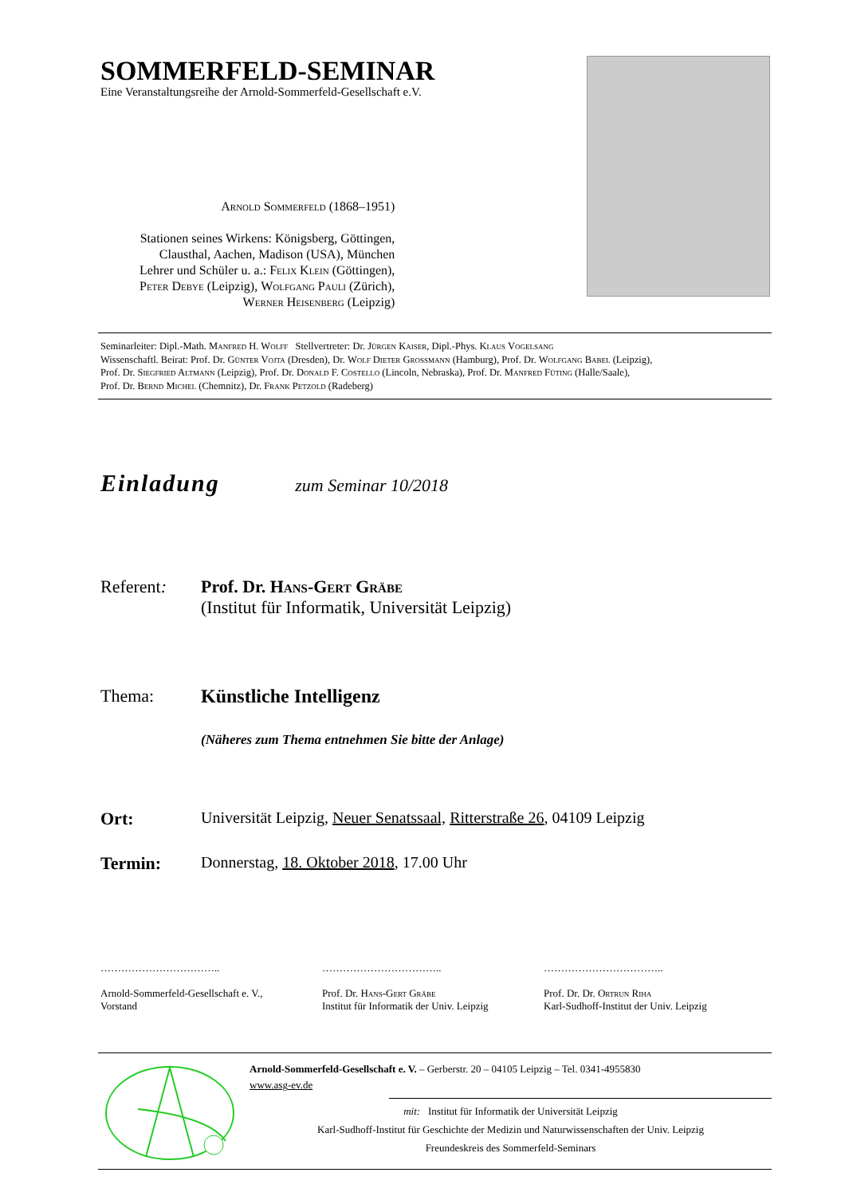SOMMERFELD-SEMINAR
Eine Veranstaltungsreihe der Arnold-Sommerfeld-Gesellschaft e.V.
Arnold Sommerfeld (1868–1951)
Stationen seines Wirkens: Königsberg, Göttingen,
Clausthal, Aachen, Madison (USA), München
Lehrer und Schüler u. a.: Felix Klein (Göttingen),
Peter Debye (Leipzig), Wolfgang Pauli (Zürich),
Werner Heisenberg (Leipzig)
Seminarleiter: Dipl.-Math. Manfred H. Wolff Stellvertreter: Dr. Jürgen Kaiser, Dipl.-Phys. Klaus Vogelsang
Wissenschaftl. Beirat: Prof. Dr. Günter Vojta (Dresden), Dr. Wolf Dieter Grossmann (Hamburg), Prof. Dr. Wolfgang Babel (Leipzig),
Prof. Dr. Siegfried Altmann (Leipzig), Prof. Dr. Donald F. Costello (Lincoln, Nebraska), Prof. Dr. Manfred Füting (Halle/Saale),
Prof. Dr. Bernd Michel (Chemnitz), Dr. Frank Petzold (Radeberg)
Einladung zum Seminar 10/2018
Referent: Prof. Dr. Hans-Gert Gräbe
(Institut für Informatik, Universität Leipzig)
Thema: Künstliche Intelligenz
(Näheres zum Thema entnehmen Sie bitte der Anlage)
Ort: Universität Leipzig, Neuer Senatssaal, Ritterstraße 26, 04109 Leipzig
Termin: Donnerstag, 18. Oktober 2018, 17.00 Uhr
……………………………..
Arnold-Sommerfeld-Gesellschaft e. V.,
Vorstand
……………………………..
Prof. Dr. Hans-Gert Gräbe
Institut für Informatik der Univ. Leipzig
……………………………..
Prof. Dr. Dr. Ortrun Riha
Karl-Sudhoff-Institut der Univ. Leipzig
Arnold-Sommerfeld-Gesellschaft e. V. – Gerberstr. 20 – 04105 Leipzig – Tel. 0341-4955830
www.asg-ev.de
mit: Institut für Informatik der Universität Leipzig
Karl-Sudhoff-Institut für Geschichte der Medizin und Naturwissenschaften der Univ. Leipzig
Freundeskreis des Sommerfeld-Seminars